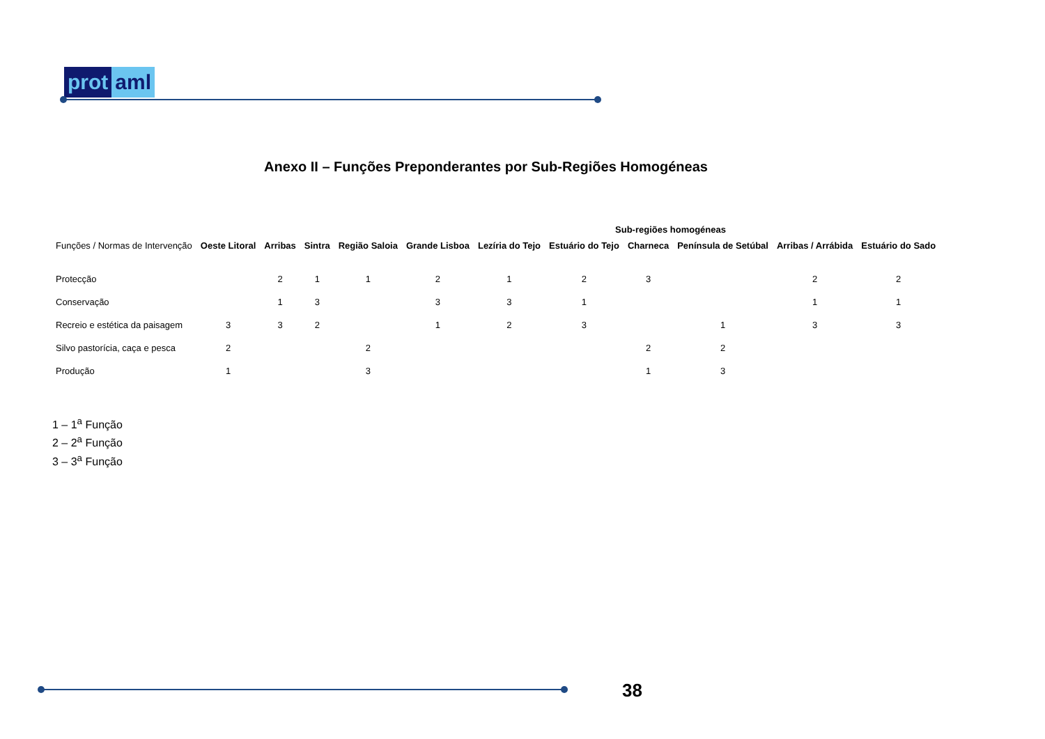prot aml
Anexo II – Funções Preponderantes por Sub-Regiões Homogéneas
| | Sub-regiões homogéneas | | | | | | | | | | |
| --- | --- | --- | --- | --- | --- | --- | --- | --- | --- | --- | --- |
| Funções / Normas de Intervenção | Oeste Litoral | Arribas | Sintra | Região Saloia | Grande Lisboa | Lezíria do Tejo | Estuário do Tejo | Charneca | Península de Setúbal | Arribas / Arrábida | Estuário do Sado |
| Protecção | | 2 | 1 | 1 | 2 | 1 | 2 | 3 | | 2 | 2 |
| Conservação | | 1 | 3 | | 3 | 3 | 1 | | | 1 | 1 |
| Recreio e estética da paisagem | 3 | 3 | 2 | | 1 | 2 | 3 | | 1 | 3 | 3 |
| Silvo pastorícia, caça e pesca | 2 | | | 2 | | | | 2 | 2 | | |
| Produção | 1 | | | 3 | | | | 1 | 3 | | |
1 – 1<sup>a</sup> Função
2 – 2<sup>a</sup> Função
3 – 3<sup>a</sup> Função
38